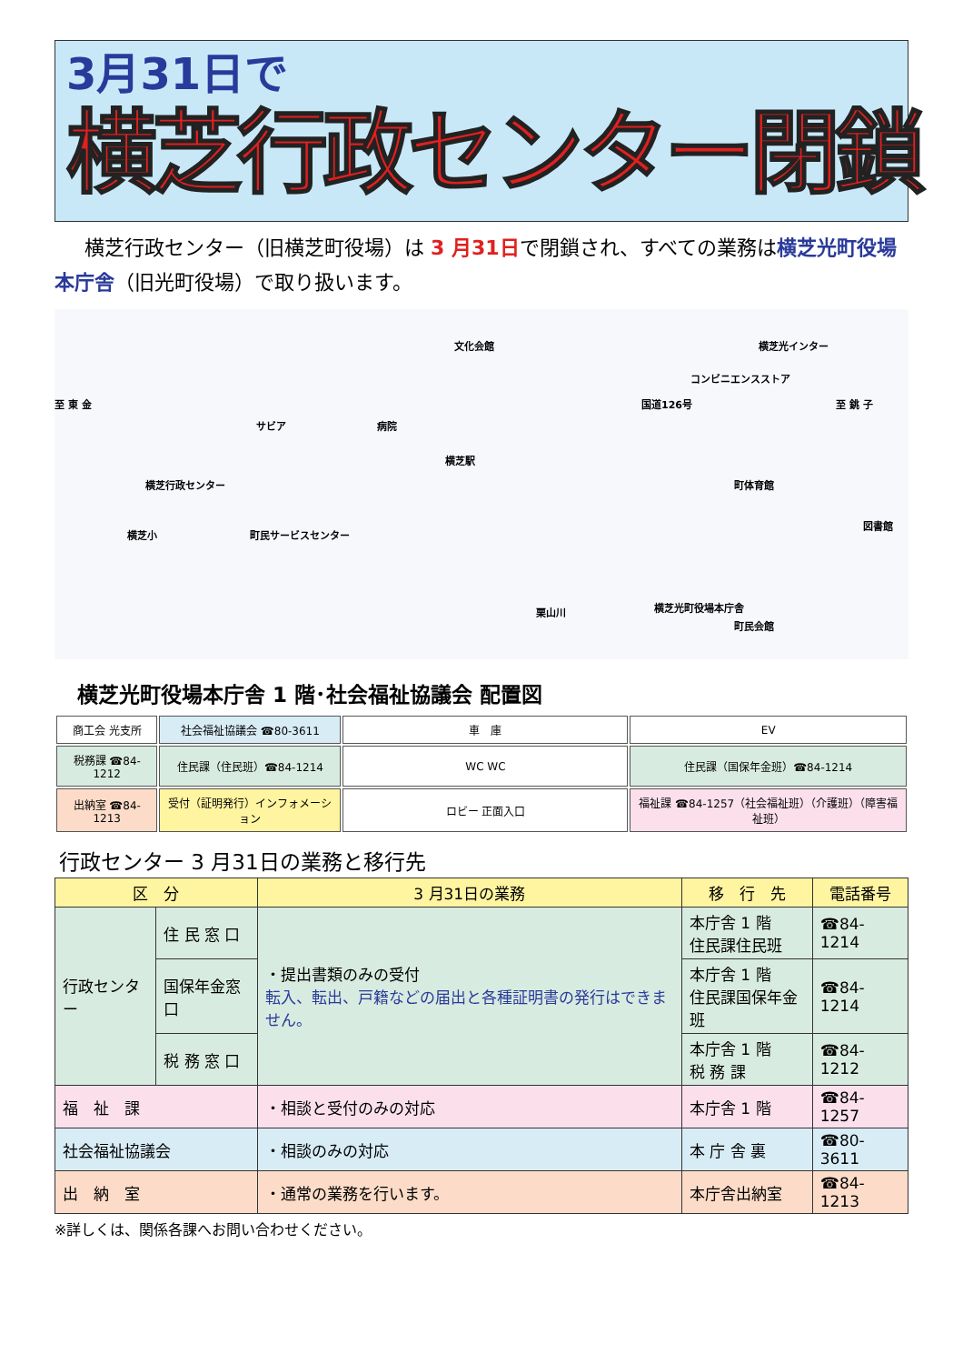3月31日で
横芝行政センター閉鎖
横芝行政センター（旧横芝町役場）は 3 月31日で閉鎖され、すべての業務は横芝光町役場本庁舎（旧光町役場）で取り扱います。
文化会館 横芝光インター
コンビニエンスストア
至 東 金 国道126号 至 銚 子
サビア 病院
横芝駅
横芝行政センター 町体育館
図書館
横芝小 町民サービスセンター
横芝光町役場本庁舎
町民会館
栗山川
横芝光町役場本庁舎 1 階･社会福祉協議会 配置図
| 商工会 光支所 | 社会福祉協議会 ☎80-3611 | 車 庫 | EV |
| 税務課 ☎84-1212 | 住民課（住民班）☎84-1214 | WC WC | 住民課（国保年金班）☎84-1214 |
| 出納室 ☎84-1213 | 受付（証明発行）インフォメーション | ロビー 正面入口 | 福祉課 ☎84-1257（社会福祉班）（介護班）（障害福祉班） |
行政センター 3 月31日の業務と移行先
| 区 分 | | 3 月31日の業務 | 移 行 先 | 電話番号 |
| --- | --- | --- | --- | --- |
| 行政センター | 住 民 窓 口 | ・提出書類のみの受付 転入、転出、戸籍などの届出と各種証明書の発行はできません。 | 本庁舎 1 階 住民課住民班 | ☎84-1214 |
| | 国保年金窓口 | | 本庁舎 1 階 住民課国保年金班 | ☎84-1214 |
| | 税 務 窓 口 | | 本庁舎 1 階 税 務 課 | ☎84-1212 |
| 福 祉 課 | | ・相談と受付のみの対応 | 本庁舎 1 階 | ☎84-1257 |
| 社会福祉協議会 | | ・相談のみの対応 | 本 庁 舎 裏 | ☎80-3611 |
| 出 納 室 | | ・通常の業務を行います。 | 本庁舎出納室 | ☎84-1213 |
※詳しくは、関係各課へお問い合わせください。